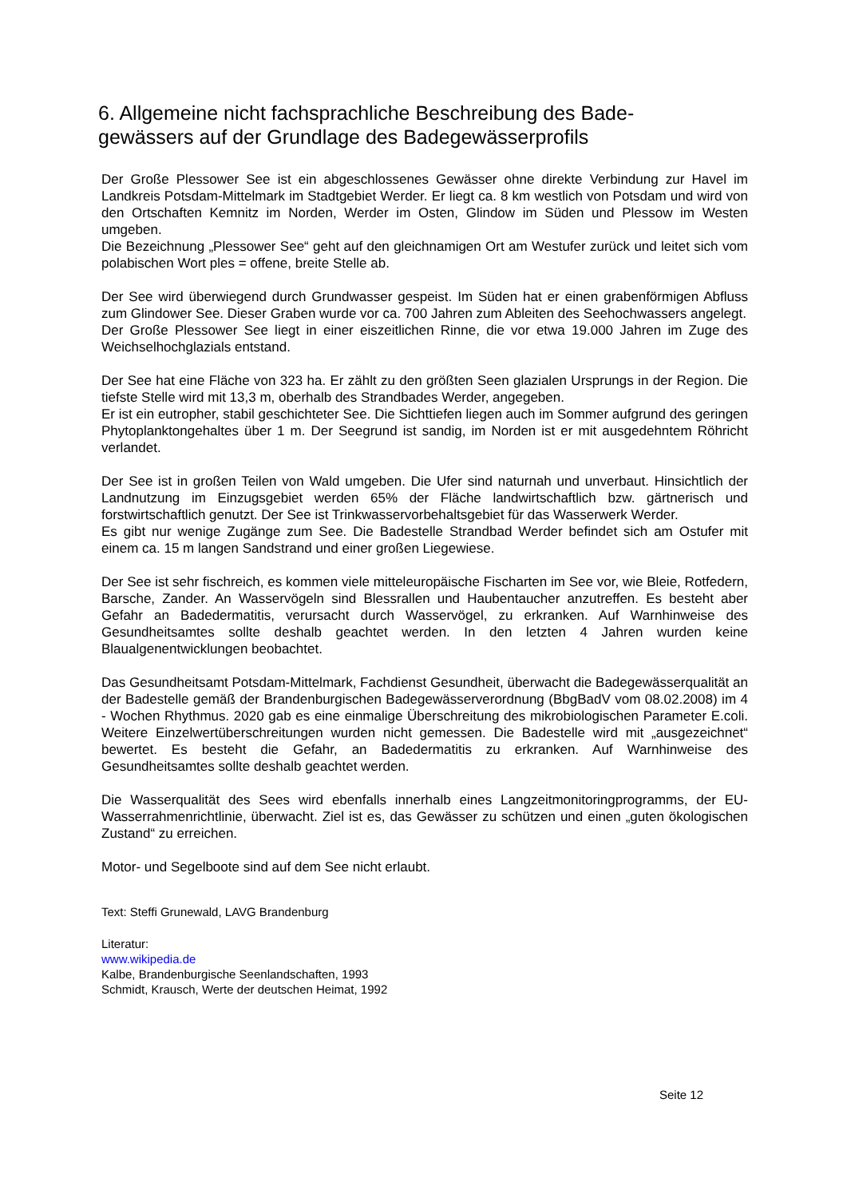6. Allgemeine nicht fachsprachliche Beschreibung des Bade-gewässers auf der Grundlage des Badegewässerprofils
Der Große Plessower See ist ein abgeschlossenes Gewässer ohne direkte Verbindung zur Havel im Landkreis Potsdam-Mittelmark im Stadtgebiet Werder. Er liegt ca. 8 km westlich von Potsdam und wird von den Ortschaften Kemnitz im Norden, Werder im Osten, Glindow im Süden und Plessow im Westen umgeben.
Die Bezeichnung „Plessower See“ geht auf den gleichnamigen Ort am Westufer zurück und leitet sich vom polabischen Wort ples = offene, breite Stelle ab.
Der See wird überwiegend durch Grundwasser gespeist. Im Süden hat er einen grabenförmigen Abfluss zum Glindower See. Dieser Graben wurde vor ca. 700 Jahren zum Ableiten des Seehochwassers angelegt.
Der Große Plessower See liegt in einer eiszeitlichen Rinne, die vor etwa 19.000 Jahren im Zuge des Weichselhochglazials entstand.
Der See hat eine Fläche von 323 ha. Er zählt zu den größten Seen glazialen Ursprungs in der Region. Die tiefste Stelle wird mit 13,3 m, oberhalb des Strandbades Werder, angegeben.
Er ist ein eutropher, stabil geschichteter See. Die Sichttiefen liegen auch im Sommer aufgrund des geringen Phytoplanktongehaltes über 1 m. Der Seegrund ist sandig, im Norden ist er mit ausgedehntem Röhricht verlandet.
Der See ist in großen Teilen von Wald umgeben. Die Ufer sind naturnah und unverbaut. Hinsichtlich der Landnutzung im Einzugsgebiet werden 65% der Fläche landwirtschaftlich bzw. gärtnerisch und forstwirtschaftlich genutzt. Der See ist Trinkwasservorbehaltsgebiet für das Wasserwerk Werder.
Es gibt nur wenige Zugänge zum See. Die Badestelle Strandbad Werder befindet sich am Ostufer mit einem ca. 15 m langen Sandstrand und einer großen Liegewiese.
Der See ist sehr fischreich, es kommen viele mitteleuropäische Fischarten im See vor, wie Bleie, Rotfedern, Barsche, Zander. An Wasservögeln sind Blessrallen und Haubentaucher anzutreffen. Es besteht aber Gefahr an Badedermatitis, verursacht durch Wasservögel, zu erkranken. Auf Warnhinweise des Gesundheitsamtes sollte deshalb geachtet werden. In den letzten 4 Jahren wurden keine Blaualgenentwicklungen beobachtet.
Das Gesundheitsamt Potsdam-Mittelmark, Fachdienst Gesundheit, überwacht die Badegewässerqualität an der Badestelle gemäß der Brandenburgischen Badegewässerverordnung (BbgBadV vom 08.02.2008) im 4 - Wochen Rhythmus. 2020 gab es eine einmalige Überschreitung des mikrobiologischen Parameter E.coli. Weitere Einzelwertüberschreitungen wurden nicht gemessen. Die Badestelle wird mit „ausgezeichnet“ bewertet. Es besteht die Gefahr, an Badedermatitis zu erkranken. Auf Warnhinweise des Gesundheitsamtes sollte deshalb geachtet werden.
Die Wasserqualität des Sees wird ebenfalls innerhalb eines Langzeitmonitoringprogramms, der EU-Wasserrahmenrichtlinie, überwacht. Ziel ist es, das Gewässer zu schützen und einen „guten ökologischen Zustand“ zu erreichen.
Motor- und Segelboote sind auf dem See nicht erlaubt.
Text: Steffi Grunewald, LAVG Brandenburg
Literatur:
www.wikipedia.de
Kalbe, Brandenburgische Seenlandschaften, 1993
Schmidt, Krausch, Werte der deutschen Heimat, 1992
Seite 12